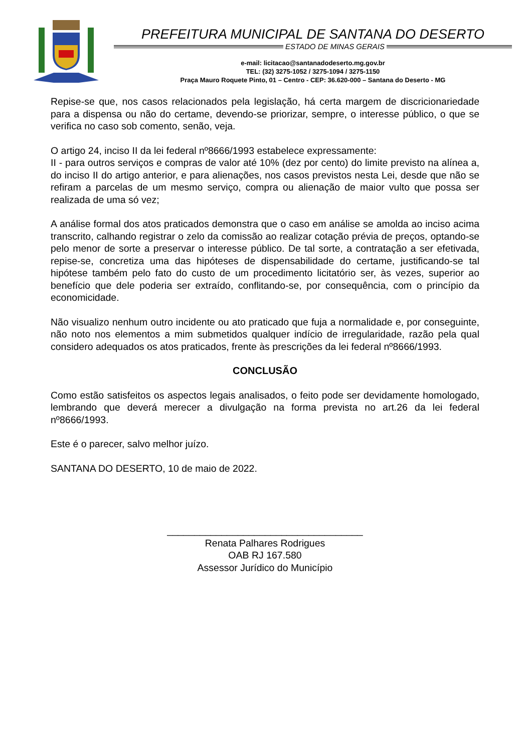PREFEITURA MUNICIPAL DE SANTANA DO DESERTO
ESTADO DE MINAS GERAIS
e-mail: licitacao@santanadodeserto.mg.gov.br
TEL: (32) 3275-1052 / 3275-1094 / 3275-1150
Praça Mauro Roquete Pinto, 01 – Centro - CEP: 36.620-000 – Santana do Deserto - MG
Repise-se que, nos casos relacionados pela legislação, há certa margem de discricionariedade para a dispensa ou não do certame, devendo-se priorizar, sempre, o interesse público, o que se verifica no caso sob comento, senão, veja.
O artigo 24, inciso II da lei federal nº8666/1993 estabelece expressamente:
II - para outros serviços e compras de valor até 10% (dez por cento) do limite previsto na alínea a, do inciso II do artigo anterior, e para alienações, nos casos previstos nesta Lei, desde que não se refiram a parcelas de um mesmo serviço, compra ou alienação de maior vulto que possa ser realizada de uma só vez;
A análise formal dos atos praticados demonstra que o caso em análise se amolda ao inciso acima transcrito, calhando registrar o zelo da comissão ao realizar cotação prévia de preços, optando-se pelo menor de sorte a preservar o interesse público. De tal sorte, a contratação a ser efetivada, repise-se, concretiza uma das hipóteses de dispensabilidade do certame, justificando-se tal hipótese também pelo fato do custo de um procedimento licitatório ser, às vezes, superior ao benefício que dele poderia ser extraído, conflitando-se, por consequência, com o princípio da economicidade.
Não visualizo nenhum outro incidente ou ato praticado que fuja a normalidade e, por conseguinte, não noto nos elementos a mim submetidos qualquer indício de irregularidade, razão pela qual considero adequados os atos praticados, frente às prescrições da lei federal nº8666/1993.
CONCLUSÃO
Como estão satisfeitos os aspectos legais analisados, o feito pode ser devidamente homologado, lembrando que deverá merecer a divulgação na forma prevista no art.26 da lei federal nº8666/1993.
Este é o parecer, salvo melhor juízo.
SANTANA DO DESERTO, 10 de maio de 2022.
____________________________________
Renata Palhares Rodrigues
OAB RJ 167.580
Assessor Jurídico do Município